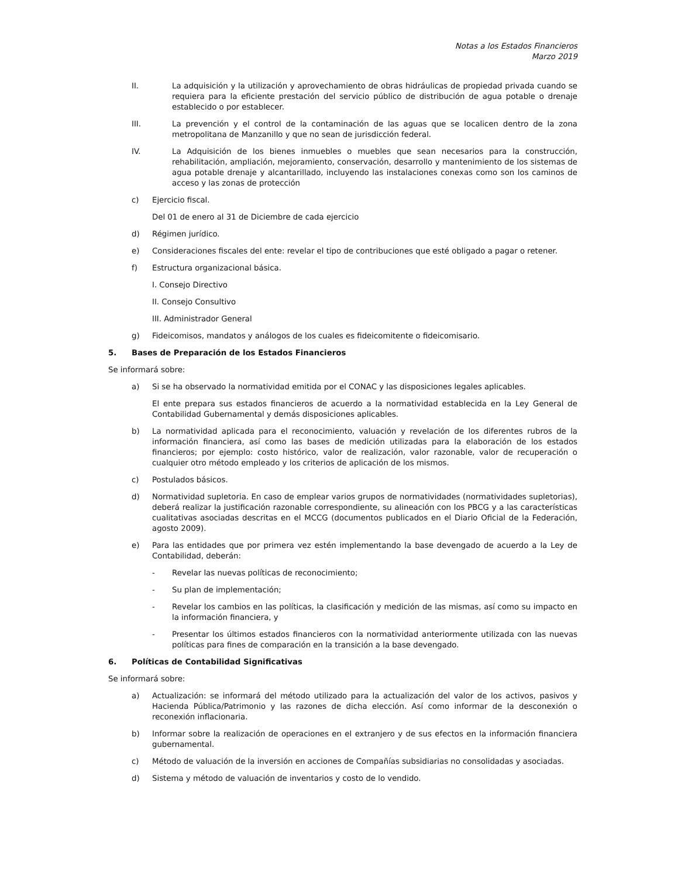Notas a los Estados Financieros
Marzo 2019
II. La adquisición y la utilización y aprovechamiento de obras hidráulicas de propiedad privada cuando se requiera para la eficiente prestación del servicio público de distribución de agua potable o drenaje establecido o por establecer.
III. La prevención y el control de la contaminación de las aguas que se localicen dentro de la zona metropolitana de Manzanillo y que no sean de jurisdicción federal.
IV. La Adquisición de los bienes inmuebles o muebles que sean necesarios para la construcción, rehabilitación, ampliación, mejoramiento, conservación, desarrollo y mantenimiento de los sistemas de agua potable drenaje y alcantarillado, incluyendo las instalaciones conexas como son los caminos de acceso y las zonas de protección
c) Ejercicio fiscal.
Del 01 de enero al 31 de Diciembre de cada ejercicio
d) Régimen jurídico.
e) Consideraciones fiscales del ente: revelar el tipo de contribuciones que esté obligado a pagar o retener.
f) Estructura organizacional básica.
I. Consejo Directivo
II. Consejo Consultivo
III. Administrador General
g) Fideicomisos, mandatos y análogos de los cuales es fideicomitente o fideicomisario.
5. Bases de Preparación de los Estados Financieros
Se informará sobre:
a) Si se ha observado la normatividad emitida por el CONAC y las disposiciones legales aplicables.
El ente prepara sus estados financieros de acuerdo a la normatividad establecida en la Ley General de Contabilidad Gubernamental y demás disposiciones aplicables.
b) La normatividad aplicada para el reconocimiento, valuación y revelación de los diferentes rubros de la información financiera, así como las bases de medición utilizadas para la elaboración de los estados financieros; por ejemplo: costo histórico, valor de realización, valor razonable, valor de recuperación o cualquier otro método empleado y los criterios de aplicación de los mismos.
c) Postulados básicos.
d) Normatividad supletoria. En caso de emplear varios grupos de normatividades (normatividades supletorias), deberá realizar la justificación razonable correspondiente, su alineación con los PBCG y a las características cualitativas asociadas descritas en el MCCG (documentos publicados en el Diario Oficial de la Federación, agosto 2009).
e) Para las entidades que por primera vez estén implementando la base devengado de acuerdo a la Ley de Contabilidad, deberán:
- Revelar las nuevas políticas de reconocimiento;
- Su plan de implementación;
- Revelar los cambios en las políticas, la clasificación y medición de las mismas, así como su impacto en la información financiera, y
- Presentar los últimos estados financieros con la normatividad anteriormente utilizada con las nuevas políticas para fines de comparación en la transición a la base devengado.
6. Políticas de Contabilidad Significativas
Se informará sobre:
a) Actualización: se informará del método utilizado para la actualización del valor de los activos, pasivos y Hacienda Pública/Patrimonio y las razones de dicha elección. Así como informar de la desconexión o reconexión inflacionaria.
b) Informar sobre la realización de operaciones en el extranjero y de sus efectos en la información financiera gubernamental.
c) Método de valuación de la inversión en acciones de Compañías subsidiarias no consolidadas y asociadas.
d) Sistema y método de valuación de inventarios y costo de lo vendido.